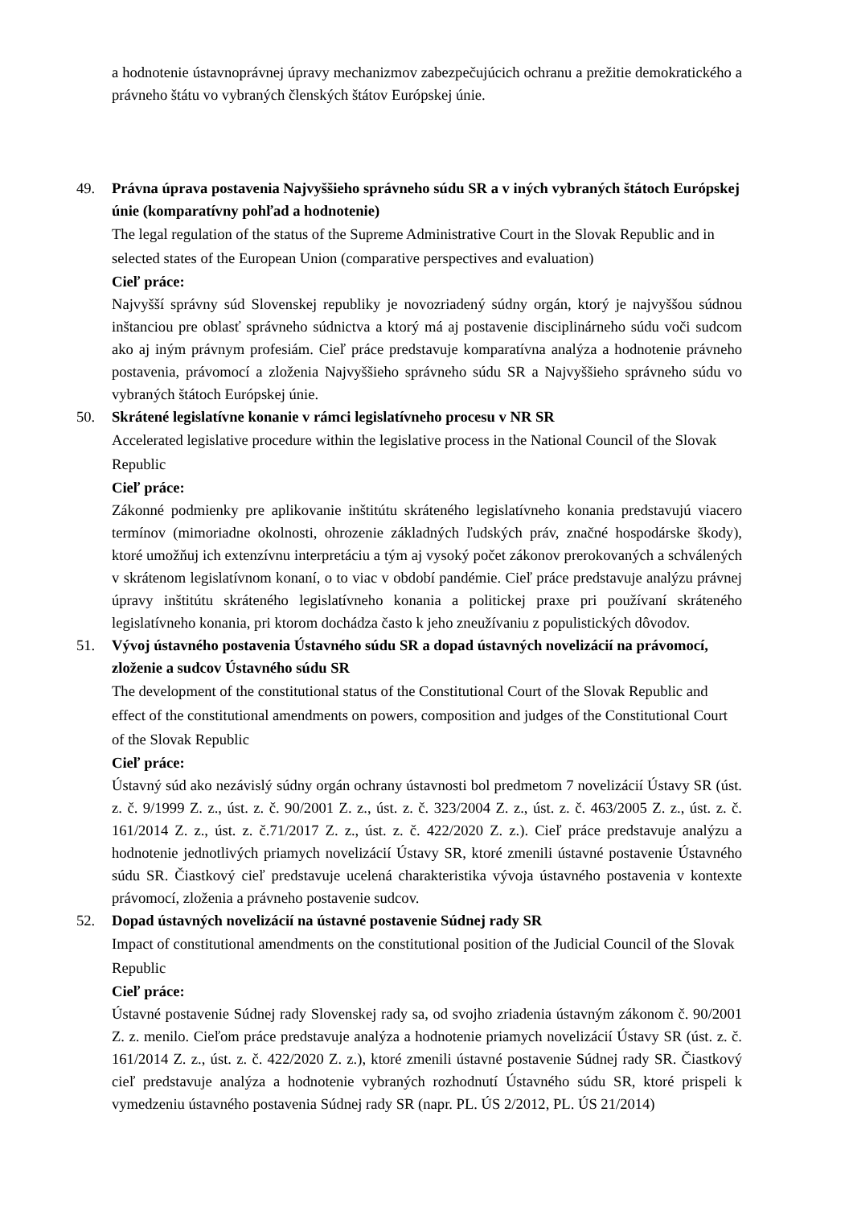a hodnotenie ústavnoprávnej úpravy mechanizmov zabezpečujúcich ochranu a prežitie demokratického a právneho štátu vo vybraných členských štátov Európskej únie.
49. Právna úprava postavenia Najvyššieho správneho súdu SR a v iných vybraných štátoch Európskej únie (komparatívny pohľad a hodnotenie)
The legal regulation of the status of the Supreme Administrative Court in the Slovak Republic and in selected states of the European Union (comparative perspectives and evaluation)
Cieľ práce:
Najvyšší správny súd Slovenskej republiky je novozriadený súdny orgán, ktorý je najvyššou súdnou inštanciou pre oblasť správneho súdnictva a ktorý má aj postavenie disciplinárneho súdu voči sudcom ako aj iným právnym profesiám. Cieľ práce predstavuje komparatívna analýza a hodnotenie právneho postavenia, právomocí a zloženia Najvyššieho správneho súdu SR a Najvyššieho správneho súdu vo vybraných štátoch Európskej únie.
50. Skrátené legislatívne konanie v rámci legislatívneho procesu v NR SR
Accelerated legislative procedure within the legislative process in the National Council of the Slovak Republic
Cieľ práce:
Zákonné podmienky pre aplikovanie inštitútu skráteného legislatívneho konania predstavujú viacero termínov (mimoriadne okolnosti, ohrozenie základných ľudských práv, značné hospodárske škody), ktoré umožňuj ich extenzívnu interpretáciu a tým aj vysoký počet zákonov prerokovaných a schválených v skrátenom legislatívnom konaní, o to viac v období pandémie. Cieľ práce predstavuje analýzu právnej úpravy inštitútu skráteného legislatívneho konania a politickej praxe pri používaní skráteného legislatívneho konania, pri ktorom dochádza často k jeho zneužívaniu z populistických dôvodov.
51. Vývoj ústavného postavenia Ústavného súdu SR a dopad ústavných novelizácií na právomocí, zloženie a sudcov Ústavného súdu SR
The development of the constitutional status of the Constitutional Court of the Slovak Republic and effect of the constitutional amendments on powers, composition and judges of the Constitutional Court of the Slovak Republic
Cieľ práce:
Ústavný súd ako nezávislý súdny orgán ochrany ústavnosti bol predmetom 7 novelizácií Ústavy SR (úst. z. č. 9/1999 Z. z., úst. z. č. 90/2001 Z. z., úst. z. č. 323/2004 Z. z., úst. z. č. 463/2005 Z. z., úst. z. č. 161/2014 Z. z., úst. z. č.71/2017 Z. z., úst. z. č. 422/2020 Z. z.). Cieľ práce predstavuje analýzu a hodnotenie jednotlivých priamych novelizácií Ústavy SR, ktoré zmenili ústavné postavenie Ústavného súdu SR. Čiastkový cieľ predstavuje ucelená charakteristika vývoja ústavného postavenia v kontexte právomocí, zloženia a právneho postavenie sudcov.
52. Dopad ústavných novelizácií na ústavné postavenie Súdnej rady SR
Impact of constitutional amendments on the constitutional position of the Judicial Council of the Slovak Republic
Cieľ práce:
Ústavné postavenie Súdnej rady Slovenskej rady sa, od svojho zriadenia ústavným zákonom č. 90/2001 Z. z. menilo. Cieľom práce predstavuje analýza a hodnotenie priamych novelizácií Ústavy SR (úst. z. č. 161/2014 Z. z., úst. z. č. 422/2020 Z. z.), ktoré zmenili ústavné postavenie Súdnej rady SR. Čiastkový cieľ predstavuje analýza a hodnotenie vybraných rozhodnutí Ústavného súdu SR, ktoré prispeli k vymedzeniu ústavného postavenia Súdnej rady SR (napr. PL. ÚS 2/2012, PL. ÚS 21/2014)